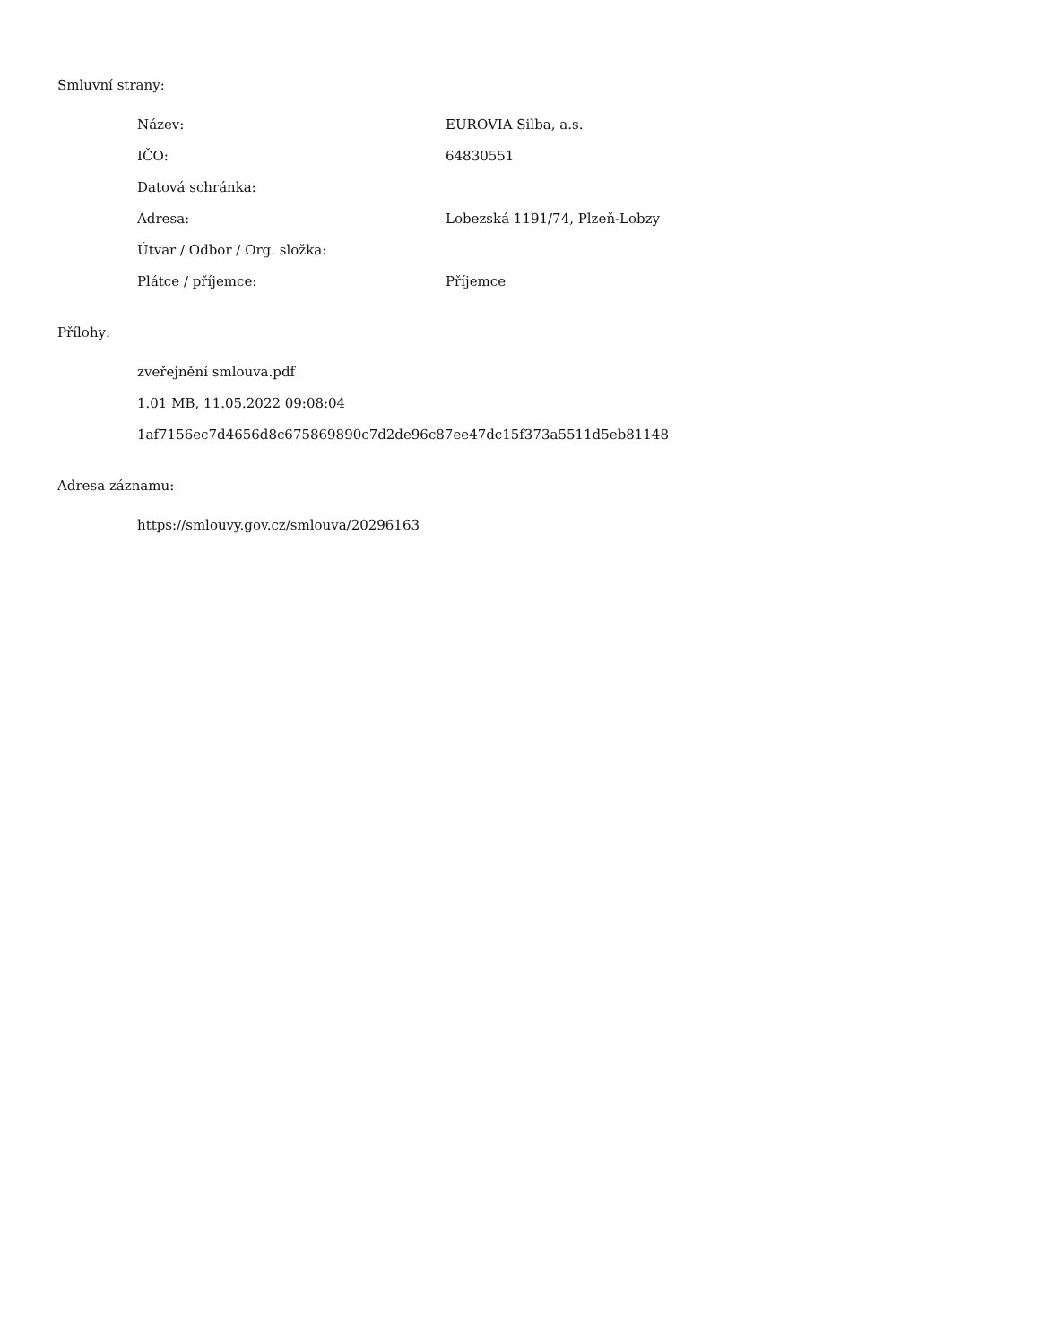Smluvní strany:
| Název: | EUROVIA Silba, a.s. |
| IČO: | 64830551 |
| Datová schránka: | |
| Adresa: | Lobezská 1191/74, Plzeň-Lobzy |
| Útvar / Odbor / Org. složka: | |
| Plátce / příjemce: | Příjemce |
Přílohy:
zveřejnění smlouva.pdf
1.01 MB, 11.05.2022 09:08:04
1af7156ec7d4656d8c675869890c7d2de96c87ee47dc15f373a5511d5eb81148
Adresa záznamu:
https://smlouvy.gov.cz/smlouva/20296163